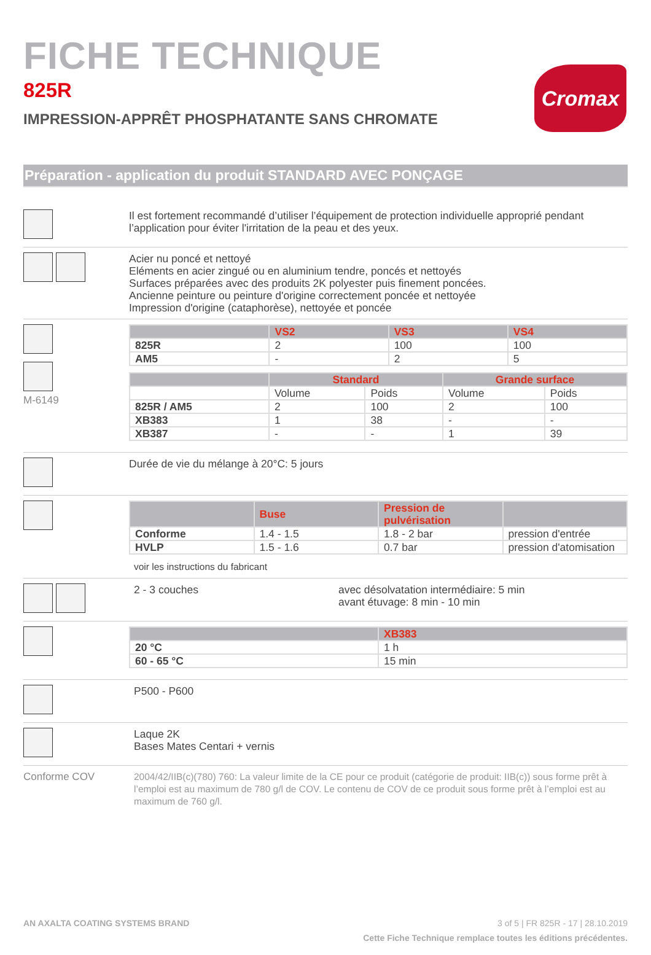Cromax
FICHE TECHNIQUE
825R
IMPRESSION-APPRÊT PHOSPHATANTE SANS CHROMATE
Préparation - application du produit STANDARD AVEC PONÇAGE
Il est fortement recommandé d’utiliser l’équipement de protection individuelle approprié pendant l’application pour éviter l'irritation de la peau et des yeux.
Acier nu poncé et nettoyé
Eléments en acier zingué ou en aluminium tendre, poncés et nettoyés
Surfaces préparées avec des produits 2K polyester puis finement poncées.
Ancienne peinture ou peinture d'origine correctement poncée et nettoyée
Impression d'origine (cataphorèse), nettoyée et poncée
M-6149
| | VS2 | VS3 | VS4 |
| --- | --- | --- | --- |
| 825R | 2 | 100 | 100 |
| AM5 | - | 2 | 5 |
| | Standard | | Grande surface | |
| --- | --- | --- | --- | --- |
| | Volume | Poids | Volume | Poids |
| 825R / AM5 | 2 | 100 | 2 | 100 |
| XB383 | 1 | 38 | - | - |
| XB387 | - | - | 1 | 39 |
Durée de vie du mélange à 20°C: 5 jours
| | Buse | Pression de pulvérisation | |
| --- | --- | --- | --- |
| Conforme | 1.4 - 1.5 | 1.8 - 2 bar | pression d'entrée |
| HVLP | 1.5 - 1.6 | 0.7 bar | pression d'atomisation |
voir les instructions du fabricant
2 - 3 couches avec désolvatation intermédiaire: 5 min
avant étuvage: 8 min - 10 min
| | XB383 |
| --- | --- |
| 20 °C | 1 h |
| 60 - 65 °C | 15 min |
P500 - P600
Laque 2K
Bases Mates Centari + vernis
Conforme COV
2004/42/IIB(c)(780) 760: La valeur limite de la CE pour ce produit (catégorie de produit: IIB(c)) sous forme prêt à l’emploi est au maximum de 780 g/l de COV. Le contenu de COV de ce produit sous forme prêt à l’emploi est au maximum de 760 g/l.
AN AXALTA COATING SYSTEMS BRAND 3 of 5 | FR 825R - 17 | 28.10.2019
Cette Fiche Technique remplace toutes les éditions précédentes.